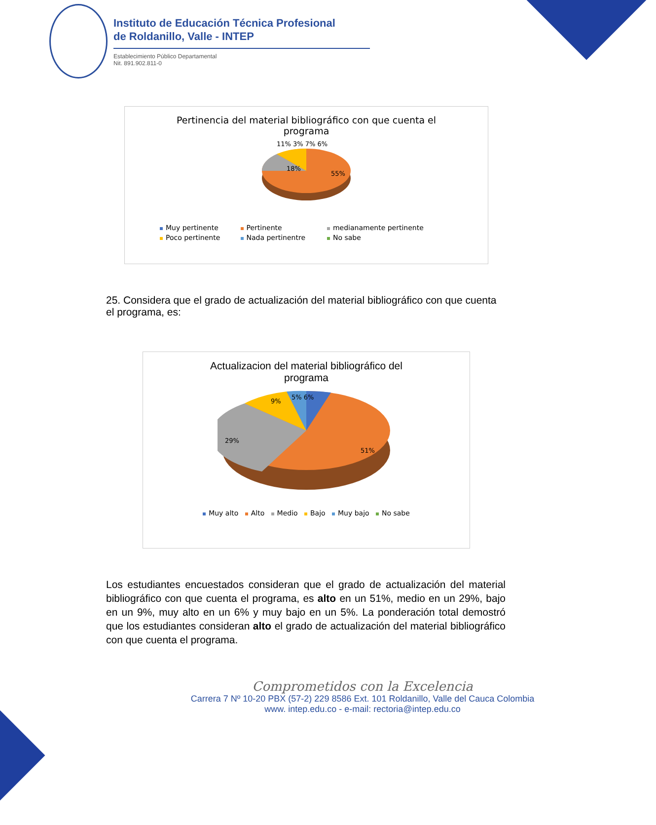Instituto de Educación Técnica Profesional
de Roldanillo, Valle - INTEP
Establecimiento Público Departamental
Nit. 891.902.811-0
Pertinencia del material bibliográfico con que cuenta el
programa
18%
55%
11% 3% 7% 6%
| Muy pertinente | Pertinente | medianamente pertinente |
| Poco pertinente | Nada pertinentre | No sabe |
25. Considera que el grado de actualización del material bibliográfico con que cuenta el programa, es:
Actualizacion del material bibliográfico del
programa
9%
5% 6%
29%
51%
Muy alto Alto Medio Bajo Muy bajo No sabe
Los estudiantes encuestados consideran que el grado de actualización del material bibliográfico con que cuenta el programa, es alto en un 51%, medio en un 29%, bajo en un 9%, muy alto en un 6% y muy bajo en un 5%. La ponderación total demostró que los estudiantes consideran alto el grado de actualización del material bibliográfico con que cuenta el programa.
Comprometidos con la Excelencia
Carrera 7 Nº 10-20 PBX (57-2) 229 8586 Ext. 101 Roldanillo, Valle del Cauca Colombia
www. intep.edu.co - e-mail: rectoria@intep.edu.co